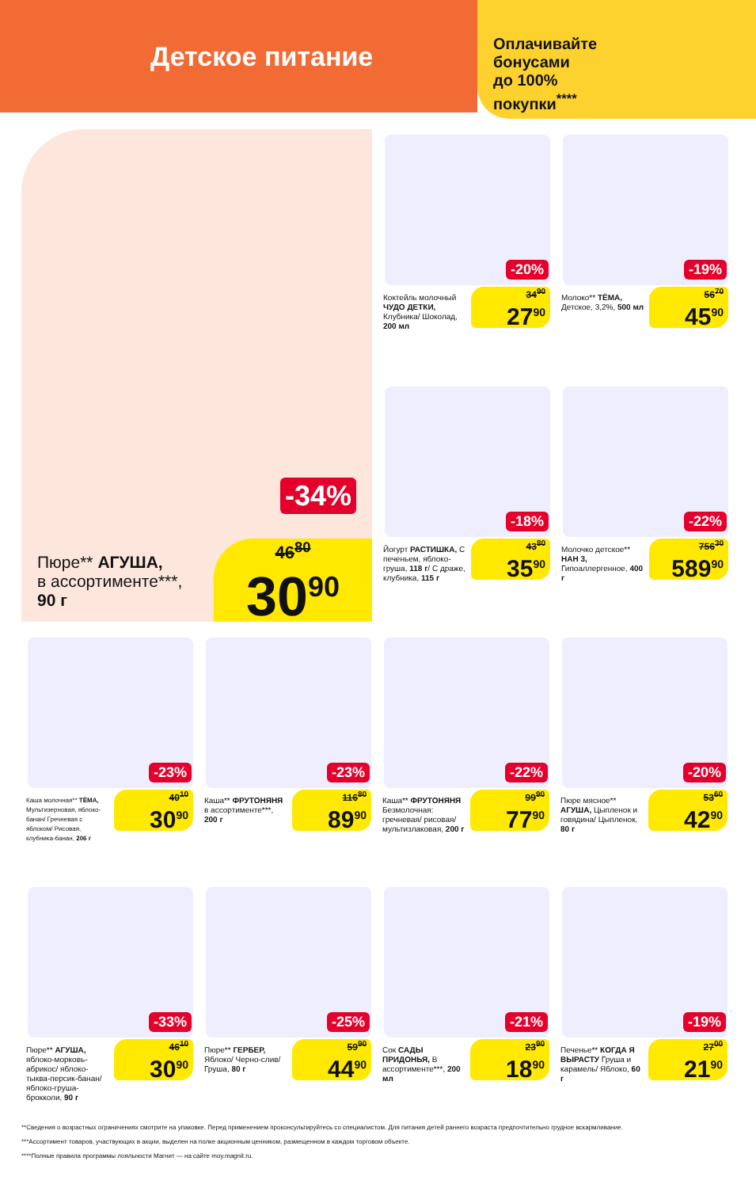Детское питание
Оплачивайте
бонусами
до 100%
покупки<sup>****</sup>
-34%
Пюре** АГУША,
в ассортименте***,
90 г
46<sup>80</sup>
30<sup>90</sup>
-20%
Коктейль молочный ЧУДО ДЕТКИ, Клубника/ Шоколад, 200 мл
34<sup>90</sup>
27<sup>90</sup>
-19%
Молоко** ТЁМА, Детское, 3,2%, 500 мл
56<sup>70</sup>
45<sup>90</sup>
-18%
Йогурт РАСТИШКА, С печеньем, яблоко-груша, 118 г/ С драже, клубника, 115 г
43<sup>80</sup>
35<sup>90</sup>
-22%
Молочко детское** НАН 3, Гипоаллергенное, 400 г
756<sup>30</sup>
589<sup>90</sup>
-23%
Каша молочная** ТЁМА, Мультизерновая, яблоко-банан/ Гречневая с яблоком/ Рисовая, клубника-банан, 206 г
40<sup>10</sup>
30<sup>90</sup>
-23%
Каша** ФРУТОНЯНЯ в ассортименте***, 200 г
116<sup>80</sup>
89<sup>90</sup>
-22%
Каша** ФРУТОНЯНЯ Безмолочная: гречневая/ рисовая/ мультизлаковая, 200 г
99<sup>90</sup>
77<sup>90</sup>
-20%
Пюре мясное** АГУША, Цыпленок и говядина/ Цыпленок, 80 г
53<sup>60</sup>
42<sup>90</sup>
-33%
Пюре** АГУША, яблоко-морковь-абрикос/ яблоко-тыква-персик-банан/ яблоко-груша-брокколи, 90 г
46<sup>10</sup>
30<sup>90</sup>
-25%
Пюре** ГЕРБЕР, Яблоко/ Черно-слив/ Груша, 80 г
59<sup>90</sup>
44<sup>90</sup>
-21%
Сок САДЫ ПРИДОНЬЯ, В ассортименте***, 200 мл
23<sup>90</sup>
18<sup>90</sup>
-19%
Печенье** КОГДА Я ВЫРАСТУ Груша и карамель/ Яблоко, 60 г
27<sup>00</sup>
21<sup>90</sup>
**Сведения о возрастных ограничениях смотрите на упаковке. Перед применением проконсультируйтесь со специалистом. Для питания детей раннего возраста предпочтительно грудное вскармливание.
***Ассортимент товаров, участвующих в акции, выделен на полке акционным ценником, размещенном в каждом торговом объекте.
****Полные правила программы лояльности Магнит — на сайте moy.magnit.ru.